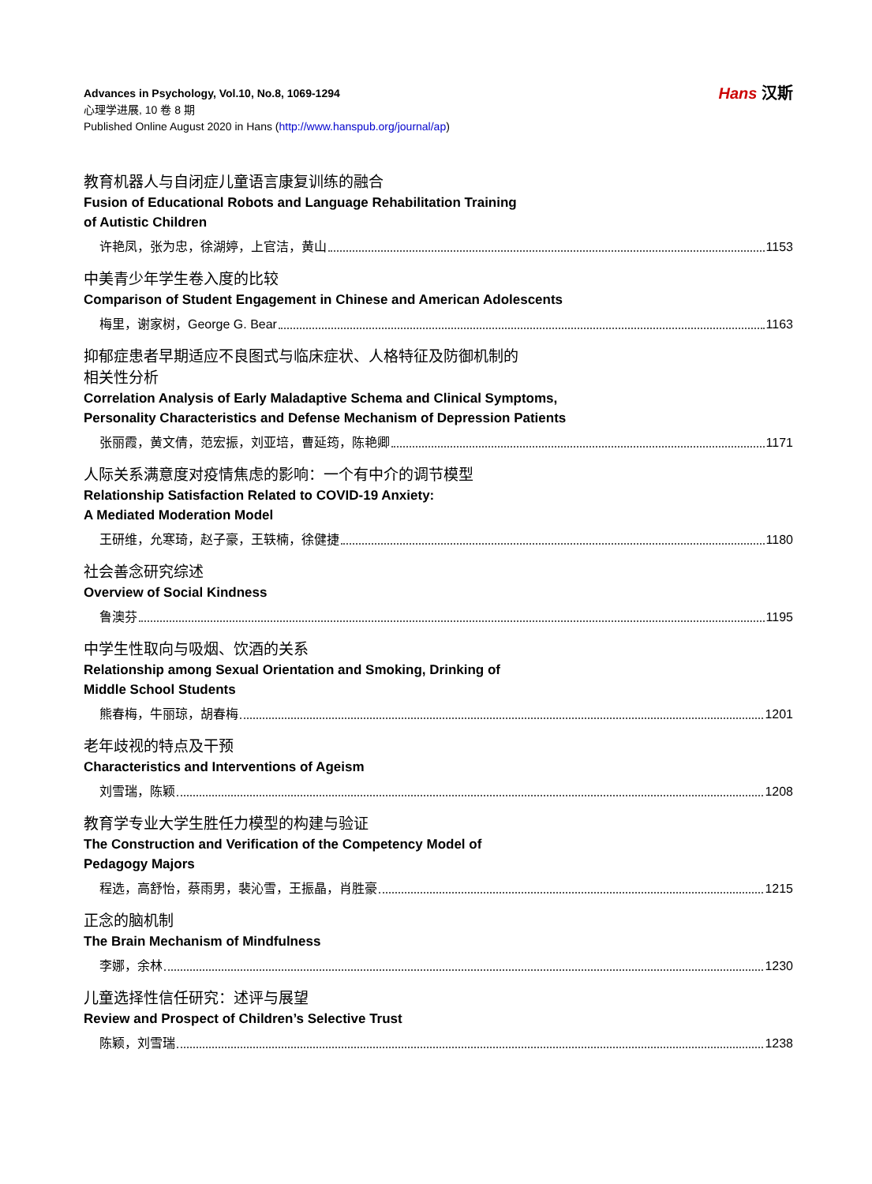Advances in Psychology, Vol.10, No.8, 1069-1294
心理学进展, 10 卷 8 期
Published Online August 2020 in Hans (http://www.hanspub.org/journal/ap)
Hans 汉斯
教育机器人与自闭症儿童语言康复训练的融合
Fusion of Educational Robots and Language Rehabilitation Training
of Autistic Children
许艳凤，张为忠，徐湖婷，上官洁，黄山 1153
中美青少年学生卷入度的比较
Comparison of Student Engagement in Chinese and American Adolescents
梅里，谢家树，George G. Bear 1163
抑郁症患者早期适应不良图式与临床症状、人格特征及防御机制的
相关性分析
Correlation Analysis of Early Maladaptive Schema and Clinical Symptoms,
Personality Characteristics and Defense Mechanism of Depression Patients
张丽霞，黄文倩，范宏振，刘亚培，曹延筠，陈艳卿 1171
人际关系满意度对疫情焦虑的影响：一个有中介的调节模型
Relationship Satisfaction Related to COVID-19 Anxiety:
A Mediated Moderation Model
王研维，允寒琦，赵子豪，王轶楠，徐健捷 1180
社会善念研究综述
Overview of Social Kindness
鲁澳芬 1195
中学生性取向与吸烟、饮酒的关系
Relationship among Sexual Orientation and Smoking, Drinking of
Middle School Students
熊春梅，牛丽琼，胡春梅 1201
老年歧视的特点及干预
Characteristics and Interventions of Ageism
刘雪瑞，陈颖 1208
教育学专业大学生胜任力模型的构建与验证
The Construction and Verification of the Competency Model of
Pedagogy Majors
程选，高舒怡，蔡雨男，裴沁雪，王振晶，肖胜豪 1215
正念的脑机制
The Brain Mechanism of Mindfulness
李娜，余林 1230
儿童选择性信任研究：述评与展望
Review and Prospect of Children’s Selective Trust
陈颖，刘雪瑞 1238